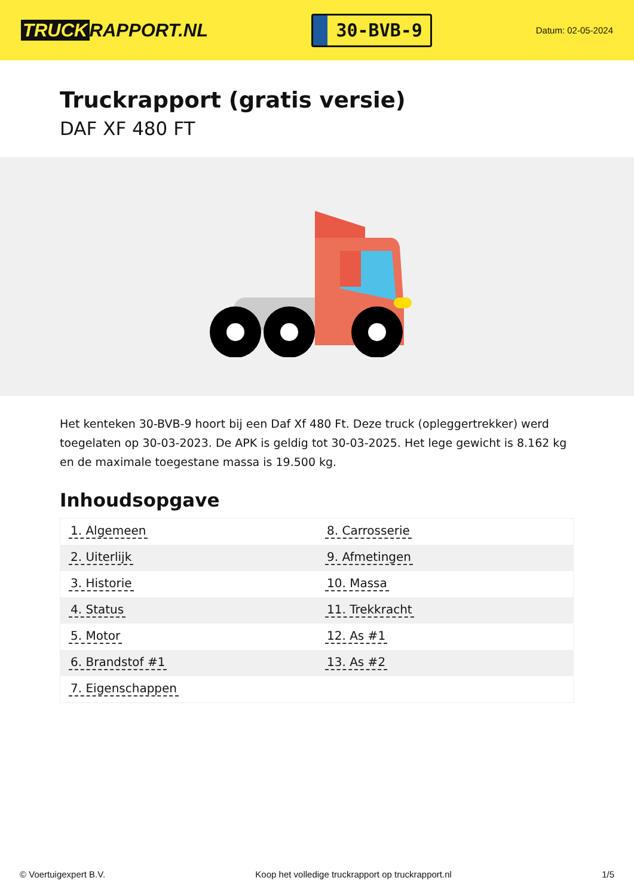TRUCK RAPPORT.NL
30-BVB-9
Datum: 02-05-2024
Truckrapport (gratis versie)
DAF XF 480 FT
Het kenteken 30-BVB-9 hoort bij een Daf Xf 480 Ft. Deze truck (opleggertrekker) werd toegelaten op 30-03-2023. De APK is geldig tot 30-03-2025. Het lege gewicht is 8.162 kg en de maximale toegestane massa is 19.500 kg.
Inhoudsopgave
| 1. Algemeen | 8. Carrosserie |
| 2. Uiterlijk | 9. Afmetingen |
| 3. Historie | 10. Massa |
| 4. Status | 11. Trekkracht |
| 5. Motor | 12. As #1 |
| 6. Brandstof #1 | 13. As #2 |
| 7. Eigenschappen | |
© Voertuigexpert B.V. Koop het volledige truckrapport op truckrapport.nl 1/5